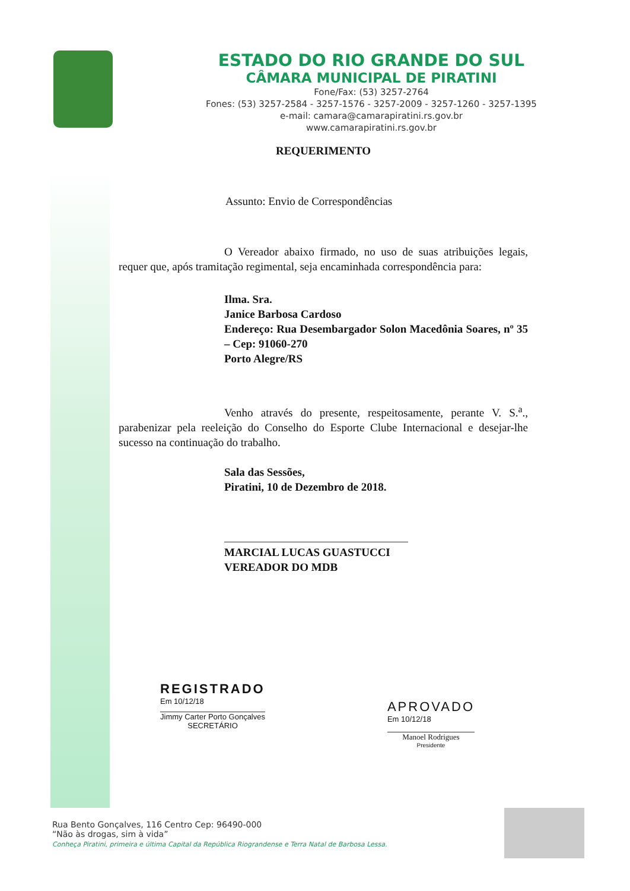ESTADO DO RIO GRANDE DO SUL
CÂMARA MUNICIPAL DE PIRATINI
Fone/Fax: (53) 3257-2764
Fones: (53) 3257-2584 - 3257-1576 - 3257-2009 - 3257-1260 - 3257-1395
e-mail: camara@camarapiratini.rs.gov.br
www.camarapiratini.rs.gov.br
REQUERIMENTO
Assunto: Envio de Correspondências
O Vereador abaixo firmado, no uso de suas atribuições legais, requer que, após tramitação regimental, seja encaminhada correspondência para:
Ilma. Sra.
Janice Barbosa Cardoso
Endereço: Rua Desembargador Solon Macedônia Soares, nº 35 – Cep: 91060-270
Porto Alegre/RS
Venho através do presente, respeitosamente, perante V. S.<sup>a</sup>., parabenizar pela reeleição do Conselho do Esporte Clube Internacional e desejar-lhe sucesso na continuação do trabalho.
Sala das Sessões,
Piratini, 10 de Dezembro de 2018.
MARCIAL LUCAS GUASTUCCI
VEREADOR DO MDB
REGISTRADO
Em 10/12/18
Jimmy Carter Porto Gonçalves
SECRETÁRIO
APROVADO
Em 10/12/18
Manoel Rodrigues
Presidente
Rua Bento Gonçalves, 116 Centro Cep: 96490-000
“Não às drogas, sim à vida”
Conheça Piratini, primeira e última Capital da República Riograndense e Terra Natal de Barbosa Lessa.